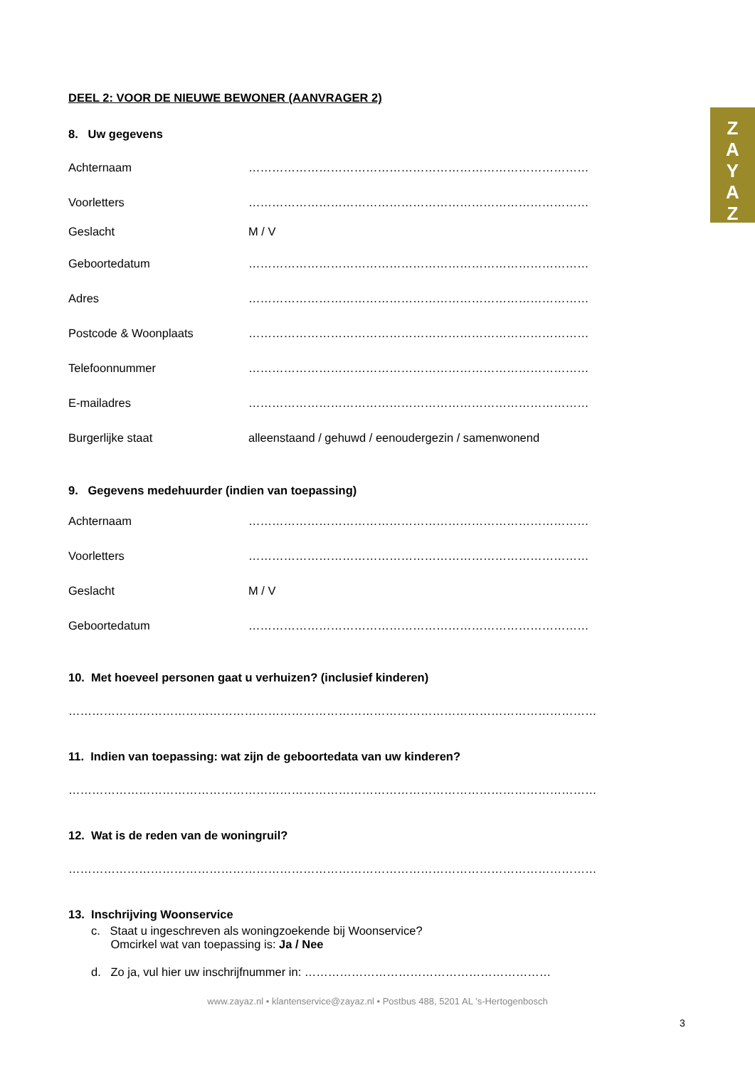Z
A
Y
A
Z
DEEL 2: VOOR DE NIEUWE BEWONER (AANVRAGER 2)
8. Uw gegevens
Achternaam ……………………………………………………………………………
Voorletters ……………………………………………………………………………
Geslacht M / V
Geboortedatum ……………………………………………………………………………
Adres ……………………………………………………………………………
Postcode & Woonplaats ……………………………………………………………………………
Telefoonnummer ……………………………………………………………………………
E-mailadres ……………………………………………………………………………
Burgerlijke staat alleenstaand / gehuwd / eenoudergezin / samenwonend
9. Gegevens medehuurder (indien van toepassing)
Achternaam ……………………………………………………………………………
Voorletters ……………………………………………………………………………
Geslacht M / V
Geboortedatum ……………………………………………………………………………
10. Met hoeveel personen gaat u verhuizen? (inclusief kinderen)
………………………………………………………………………………………………………………………
11. Indien van toepassing: wat zijn de geboortedata van uw kinderen?
………………………………………………………………………………………………………………………
12. Wat is de reden van de woningruil?
………………………………………………………………………………………………………………………
13. Inschrijving Woonservice
c. Staat u ingeschreven als woningzoekende bij Woonservice?
Omcirkel wat van toepassing is: Ja / Nee
d. Zo ja, vul hier uw inschrijfnummer in: ………………………………………………………
www.zayaz.nl • klantenservice@zayaz.nl • Postbus 488, 5201 AL ’s-Hertogenbosch
3